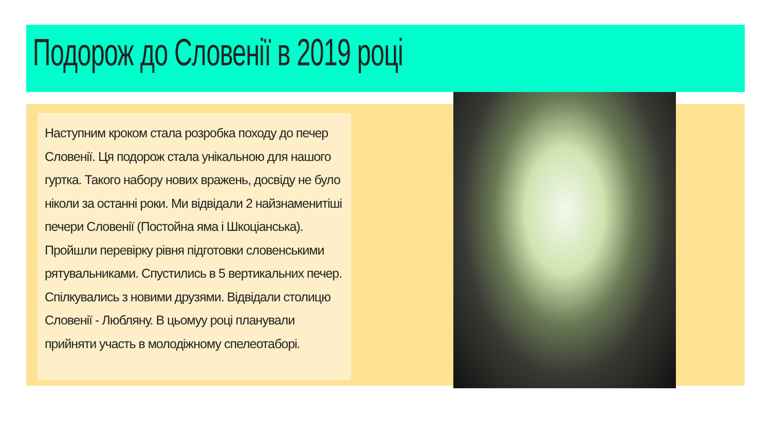Подорож до Словенії в 2019 році
Наступним кроком стала розробка походу до печер Словенії. Ця подорож стала унікальною для нашого гуртка. Такого набору нових вражень, досвіду не було ніколи за останні роки. Ми відвідали 2 найзнаменитіші печери Словенії (Постойна яма і Шкоціанська). Пройшли перевірку рівня підготовки словенськими рятувальниками. Спустились в 5 вертикальних печер. Спілкувались з новими друзями. Відвідали столицю Словенії - Любляну. В цьомуу році планували прийняти участь в молодіжному спелеотаборі.